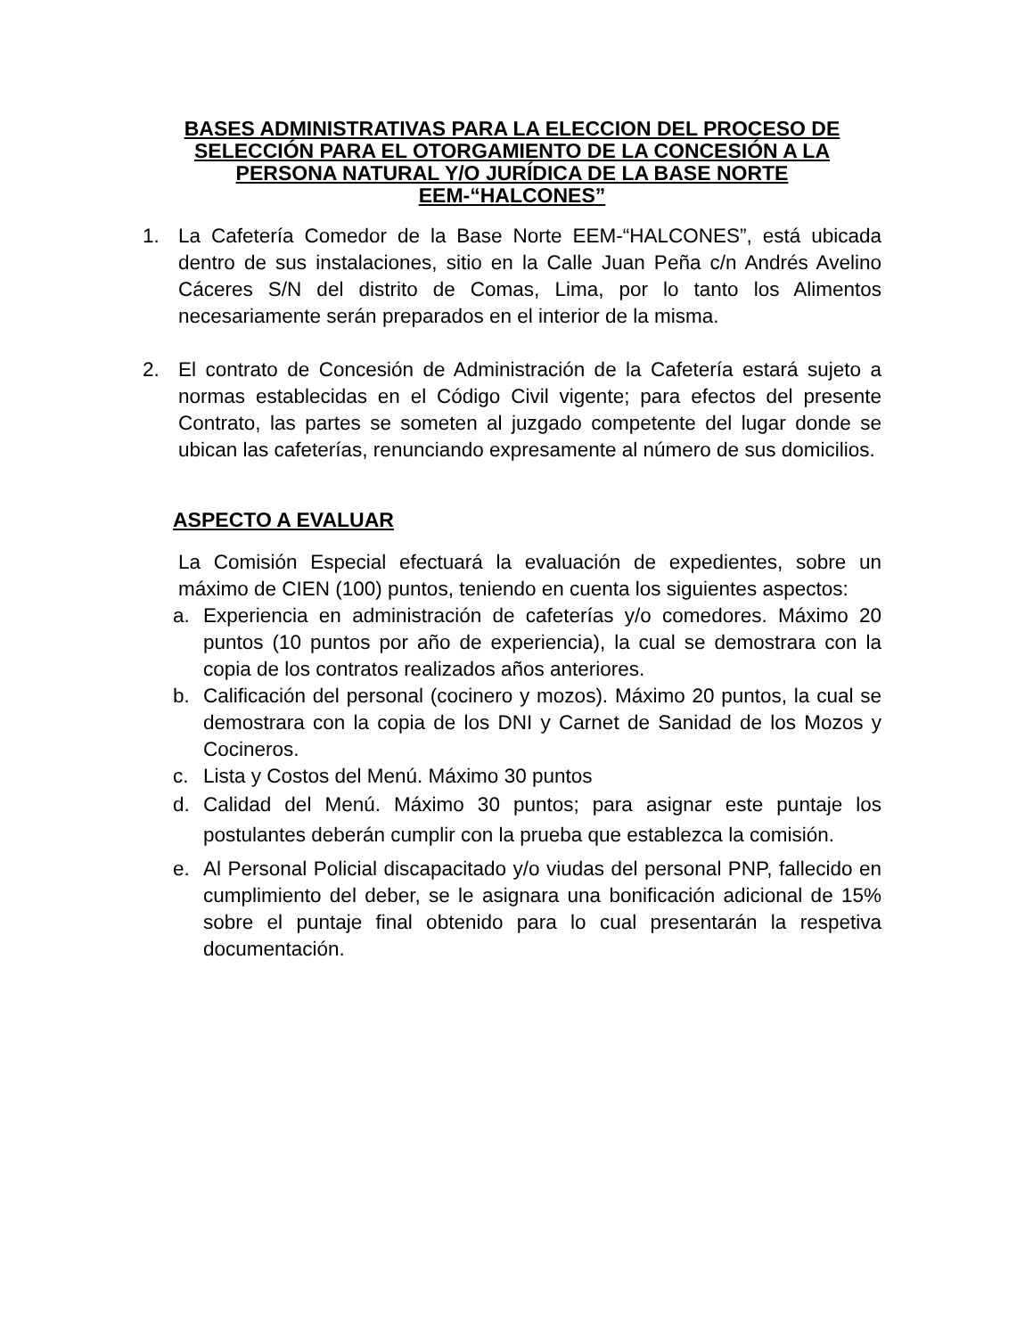BASES ADMINISTRATIVAS PARA LA ELECCION DEL PROCESO DE SELECCIÓN PARA EL OTORGAMIENTO DE LA CONCESIÓN A LA PERSONA NATURAL Y/O JURÍDICA DE LA BASE NORTE EEM-“HALCONES”
1. La Cafetería Comedor de la Base Norte EEM-“HALCONES”, está ubicada dentro de sus instalaciones, sitio en la Calle Juan Peña c/n Andrés Avelino Cáceres S/N del distrito de Comas, Lima, por lo tanto los Alimentos necesariamente serán preparados en el interior de la misma.
2. El contrato de Concesión de Administración de la Cafetería estará sujeto a normas establecidas en el Código Civil vigente; para efectos del presente Contrato, las partes se someten al juzgado competente del lugar donde se ubican las cafeterías, renunciando expresamente al número de sus domicilios.
ASPECTO A EVALUAR
La Comisión Especial efectuará la evaluación de expedientes, sobre un máximo de CIEN (100) puntos, teniendo en cuenta los siguientes aspectos:
a. Experiencia en administración de cafeterías y/o comedores. Máximo 20 puntos (10 puntos por año de experiencia), la cual se demostrara con la copia de los contratos realizados años anteriores.
b. Calificación del personal (cocinero y mozos). Máximo 20 puntos, la cual se demostrara con la copia de los DNI y Carnet de Sanidad de los Mozos y Cocineros.
c. Lista y Costos del Menú. Máximo 30 puntos
d. Calidad del Menú. Máximo 30 puntos; para asignar este puntaje los postulantes deberán cumplir con la prueba que establezca la comisión.
e. Al Personal Policial discapacitado y/o viudas del personal PNP, fallecido en cumplimiento del deber, se le asignara una bonificación adicional de 15% sobre el puntaje final obtenido para lo cual presentarán la respetiva documentación.